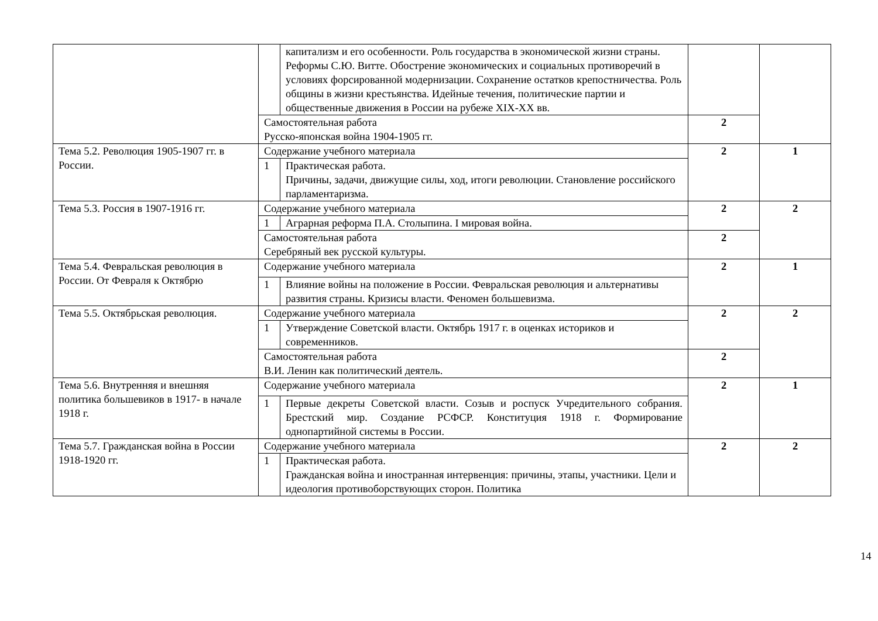| | | капитализм и его особенности. Роль государства в экономической жизни страны. Реформы С.Ю. Витте. Обострение экономических и социальных противоречий в условиях форсированной модернизации. Сохранение остатков крепостничества. Роль общины в жизни крестьянства. Идейные течения, политические партии и общественные движения в России на рубеже XIX-XX вв. | | |
| | Самостоятельная работа Русско-японская война 1904-1905 гг. | | 2 | |
| Тема 5.2. Революция 1905-1907 гг. в России. | Содержание учебного материала | | 2 | 1 |
| | 1 | Практическая работа. Причины, задачи, движущие силы, ход, итоги революции. Становление российского парламентаризма. | | |
| Тема 5.3. Россия в 1907-1916 гг. | Содержание учебного материала | | 2 | 2 |
| | 1 | Аграрная реформа П.А. Столыпина. I мировая война. | | |
| | Самостоятельная работа Серебряный век русской культуры. | | 2 | |
| Тема 5.4. Февральская революция в России. От Февраля к Октябрю | Содержание учебного материала | | 2 | 1 |
| | 1 | Влияние войны на положение в России. Февральская революция и альтернативы развития страны. Кризисы власти. Феномен большевизма. | | |
| Тема 5.5. Октябрьская революция. | Содержание учебного материала | | 2 | 2 |
| | 1 | Утверждение Советской власти. Октябрь 1917 г. в оценках историков и современников. | | |
| | Самостоятельная работа В.И. Ленин как политический деятель. | | 2 | |
| Тема 5.6. Внутренняя и внешняя политика большевиков в 1917- в начале 1918 г. | Содержание учебного материала | | 2 | 1 |
| | 1 | Первые декреты Советской власти. Созыв и роспуск Учредительного собрания. Брестский мир. Создание РСФСР. Конституция 1918 г. Формирование однопартийной системы в России. | | |
| Тема 5.7. Гражданская война в России 1918-1920 гг. | Содержание учебного материала | | 2 | 2 |
| | 1 | Практическая работа. Гражданская война и иностранная интервенция: причины, этапы, участники. Цели и идеология противоборствующих сторон. Политика | | |
14